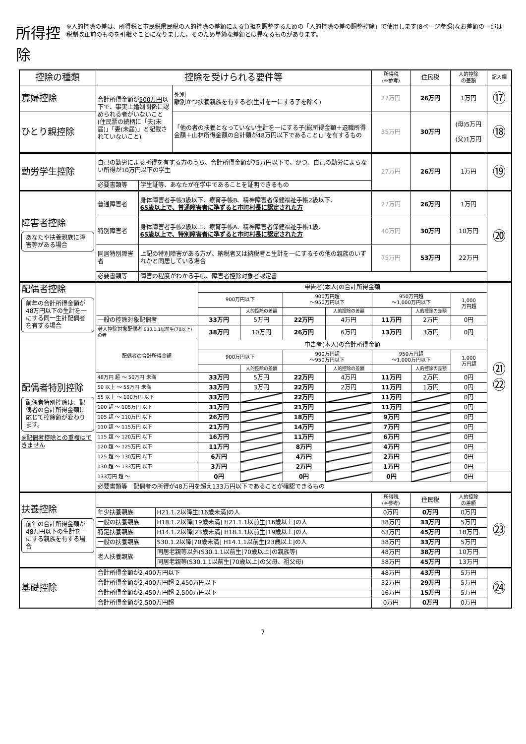所得控除
※人的控除の差は、所得税と市民税県民税の人的控除の差額による負担を調整するための「人的控除の差の調整控除」で使用します(8ページ参照)なお差額の一部は税制改正前のものを引継ぐことになりました。そのため単純な差額とは異なるものがあります。
| 控除の種類 | 控除を受けられる要件等 | | 所得税 (※参考) | 住民税 | 人的控除 の差額 | 記入欄 |
| --- | --- | --- | --- | --- | --- | --- |
| 寡婦控除 | 合計所得金額が 500万円 以下で、事実上婚姻関係に認められる者がいないこと(住民票の続柄に「夫(未届)」「妻(未届)」と記載されていないこと) | 死別 離別かつ扶養親族を有する者(生計を一にする子を除く) | 27万円 | 26万円 | 1万円 | ⑰ |
| ひとり親控除 | | 「他の者の扶養となっていない生計を一にする子(総所得金額＋退職所得金額＋山林所得金額の合計額が48万円以下であること)」を有するもの | 35万円 | 30万円 | (母)5万円 (父)1万円 | ⑱ |
| 勤労学生控除 | 自己の勤労による所得を有する方のうち、合計所得金額が75万円以下で、かつ、自己の勤労によらない所得が10万円以下の学生 | | 27万円 | 26万円 | 1万円 | ⑲ |
| | 必要書類等 | 学生証等、あなたが在学中であることを証明できるもの | | | | |
| 障害者控除 あなたや扶養親族に障害等がある場合 | 普通障害者 | 身体障害者手帳3級以下、療育手帳B、精神障害者保健福祉手帳2級以下、 65歳以上で、普通障害者に準ずると市町村長に認定された方 | 27万円 | 26万円 | 1万円 | ⑳ |
| | 特別障害者 | 身体障害者手帳2級以上、療育手帳A、精神障害者保健福祉手帳1級、 65歳以上で、特別障害者に準ずると市町村長に認定された方 | 40万円 | 30万円 | 10万円 | |
| | 同居特別障害者 | 上記の特別障害がある方が、納税者又は納税者と生計を一にするその他の親族のいずれかと同居している場合 | 75万円 | 53万円 | 22万円 | |
| | 必要書類等 | 障害の程度がわかる手帳、障害者控除対象者認定書 | | | | |
| 配偶者控除 前年の合計所得金額が48万円以下の生計を一にする同一生計配偶者を有する場合 | | 申告者(本人)の合計所得金額 | | | | | | | ㉑ ㉒ |
| | | 900万円以下 | | 900万円超 ～950万円以下 | | 950万円超 ～1,000万円以下 | | 1,000 万円超 | |
| | | | 人的控除の差額 | | 人的控除の差額 | | 人的控除の差額 | | |
| | 一般の控除対象配偶者 | 33万円 | 5万円 | 22万円 | 4万円 | 11万円 | 2万円 | 0円 | |
| | 老人控除対象配偶者 S30.1.1以前生(70以上)の者 | 38万円 | 10万円 | 26万円 | 6万円 | 13万円 | 3万円 | 0円 | |
| 配偶者特別控除 配偶者特別控除は、配偶者の合計所得金額に応じて控除額が変わります。 ※配偶者控除との重複はできません | 配偶者の合計所得金額 | 申告者(本人)の合計所得金額 | | | | | | | |
| | | 900万円以下 | | 900万円超 ～950万円以下 | | 950万円超 ～1,000万円以下 | | 1,000 万円超 | |
| | | | 人的控除の差額 | | 人的控除の差額 | | 人的控除の差額 | | |
| | 48万円 超 ～ 50万円 未満 | 33万円 | 5万円 | 22万円 | 4万円 | 11万円 | 2万円 | 0円 | |
| | 50 以上 ～ 55万円 未満 | 33万円 | 3万円 | 22万円 | 2万円 | 11万円 | 1万円 | 0円 | |
| | 55 以上 ～ 100万円 以下 | 33万円 | | 22万円 | | 11万円 | | 0円 | |
| | 100 超 ～ 105万円 以下 | 31万円 | | 21万円 | | 11万円 | | 0円 | |
| | 105 超 ～ 110万円 以下 | 26万円 | | 18万円 | | 9万円 | | 0円 | |
| | 110 超 ～ 115万円 以下 | 21万円 | | 14万円 | | 7万円 | | 0円 | |
| | 115 超 ～ 120万円 以下 | 16万円 | | 11万円 | | 6万円 | | 0円 | |
| | 120 超 ～ 125万円 以下 | 11万円 | | 8万円 | | 4万円 | | 0円 | |
| | 125 超 ～ 130万円 以下 | 6万円 | | 4万円 | | 2万円 | | 0円 | |
| | 130 超 ～ 133万円 以下 | 3万円 | | 2万円 | | 1万円 | | 0円 | |
| | 133万円 超 ～ | 0円 | | 0円 | | 0円 | | 0円 | |
| | 必要書類等 配偶者の所得が48万円を超え133万円以下であることが確認できるもの | | | | | | | | |
| 扶養控除 前年の合計所得金額が48万円以下の生計を一にする親族を有する場合 | | | 所得税 (※参考) | 住民税 | 人的控除 の差額 | ㉓ |
| | 年少扶養親族 | H21.1.2以降生[16歳未満]の人 | 0万円 | 0万円 | 0万円 | |
| | 一般の扶養親族 | H18.1.2以降[19歳未満] H21.1.1以前生[16歳以上]の人 | 38万円 | 33万円 | 5万円 | |
| | 特定扶養親族 | H14.1.2以降[23歳未満] H18.1.1以前生[19歳以上]の人 | 63万円 | 45万円 | 18万円 | |
| | 一般の扶養親族 | S30.1.2以降[70歳未満] H14.1.1以前生[23歳以上]の人 | 38万円 | 33万円 | 5万円 | |
| | 老人扶養親族 | 同居老親等以外(S30.1.1以前生[70歳以上]の親族等) | 48万円 | 38万円 | 10万円 | |
| | | 同居老親等(S30.1.1以前生[70歳以上]の父母、祖父母) | 58万円 | 45万円 | 13万円 | |
| 基礎控除 | 合計所得金額が2,400万円以下 | 48万円 | 43万円 | 5万円 | ㉔ |
| | 合計所得金額が2,400万円超 2,450万円以下 | 32万円 | 29万円 | 5万円 | |
| | 合計所得金額が2,450万円超 2,500万円以下 | 16万円 | 15万円 | 5万円 | |
| | 合計所得金額が2,500万円超 | 0万円 | 0万円 | 0万円 | |
7